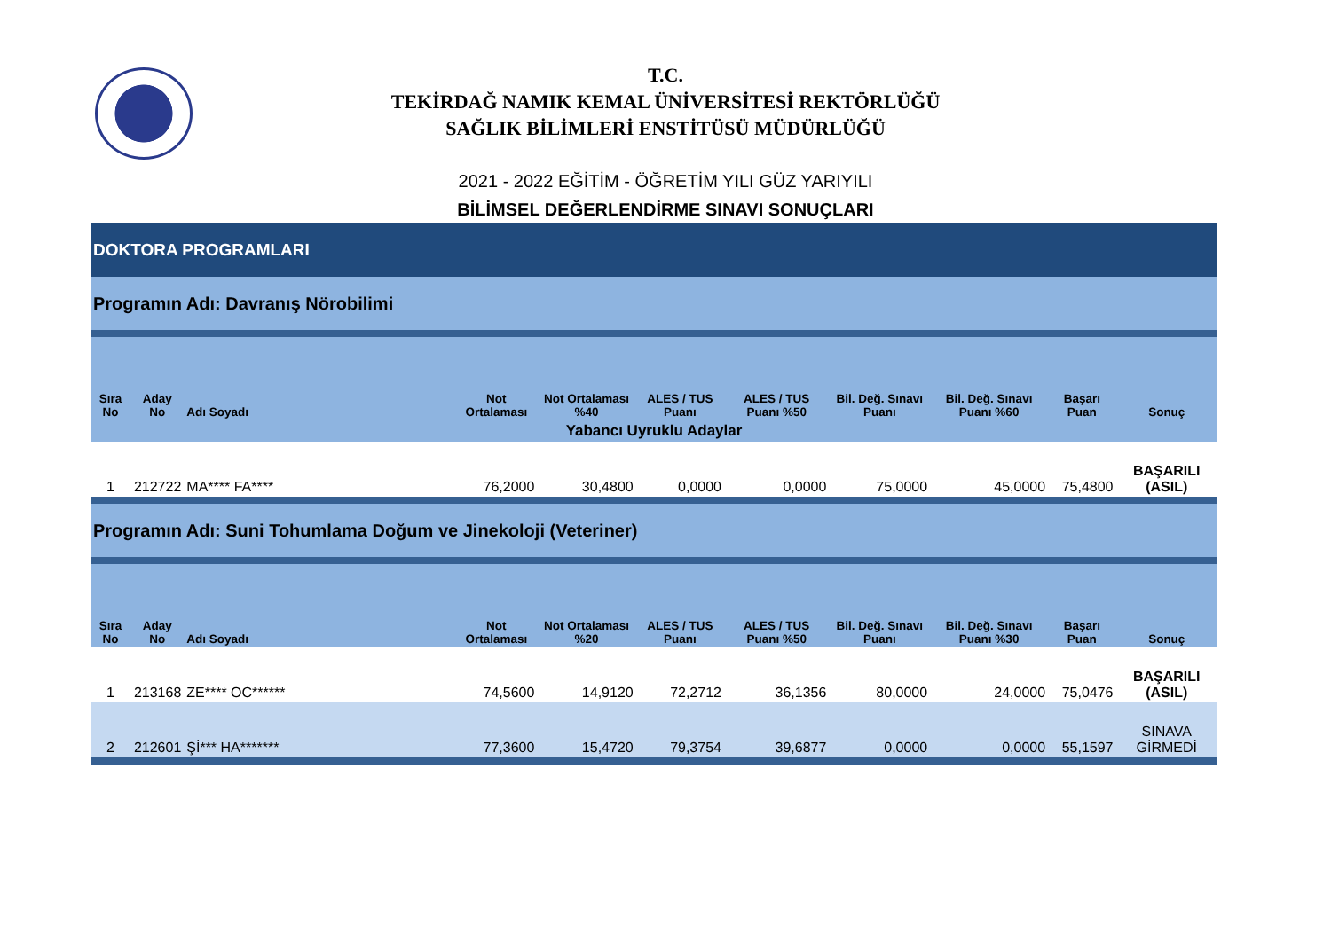T.C.
TEKİRDAĞ NAMIK KEMAL ÜNİVERSİTESİ REKTÖRLÜĞÜ
SAĞLIK BİLİMLERİ ENSTİTÜSÜ MÜDÜRLÜĞÜ
2021 - 2022 EĞİTİM - ÖĞRETİM YILI GÜZ YARIYILI
BİLİMSEL DEĞERLENDİRME SINAVI SONUÇLARI
| DOKTORA PROGRAMLARI | | | | | | | | | | |
| Programın Adı: Davranış Nörobilimi | | | | | | | | | | |
| Sıra No | Aday No | Adı Soyadı | Not Ortalaması | Not Ortalaması %40 | ALES / TUS Puanı | ALES / TUS Puanı %50 | Bil. Değ. Sınavı Puanı | Bil. Değ. Sınavı Puanı %60 | Başarı Puan | Sonuç |
| Yabancı Uyruklu Adaylar | | | | | | | | | | |
| 1 | 212722 | MA**** FA**** | 76,2000 | 30,4800 | 0,0000 | 0,0000 | 75,0000 | 45,0000 | 75,4800 | BAŞARILI (ASIL) |
| Programın Adı: Suni Tohumlama Doğum ve Jinekoloji (Veteriner) | | | | | | | | | | |
| Sıra No | Aday No | Adı Soyadı | Not Ortalaması | Not Ortalaması %20 | ALES / TUS Puanı | ALES / TUS Puanı %50 | Bil. Değ. Sınavı Puanı | Bil. Değ. Sınavı Puanı %30 | Başarı Puan | Sonuç |
| 1 | 213168 | ZE**** OC****** | 74,5600 | 14,9120 | 72,2712 | 36,1356 | 80,0000 | 24,0000 | 75,0476 | BAŞARILI (ASIL) |
| 2 | 212601 | Şİ*** HA******* | 77,3600 | 15,4720 | 79,3754 | 39,6877 | 0,0000 | 0,0000 | 55,1597 | SINAVA GİRMEDİ |